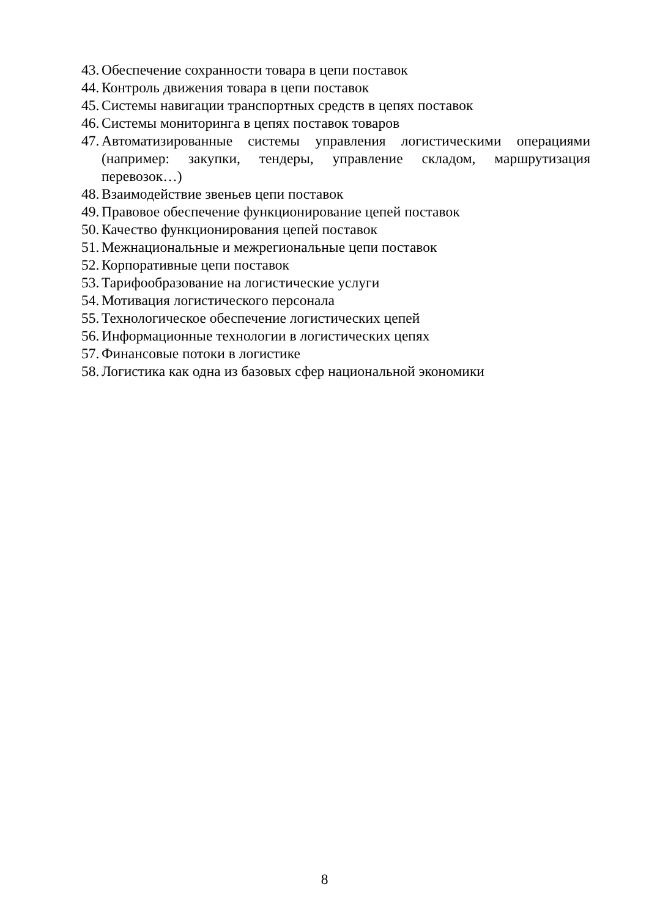43. Обеспечение сохранности товара в цепи поставок
44. Контроль движения товара в цепи поставок
45. Системы навигации транспортных средств в цепях поставок
46. Системы мониторинга в цепях поставок товаров
47. Автоматизированные системы управления логистическими операциями (например: закупки, тендеры, управление складом, маршрутизация перевозок…)
48. Взаимодействие звеньев цепи поставок
49. Правовое обеспечение функционирование цепей поставок
50. Качество функционирования цепей поставок
51. Межнациональные и межрегиональные цепи поставок
52. Корпоративные цепи поставок
53. Тарифообразование на логистические услуги
54. Мотивация логистического персонала
55. Технологическое обеспечение логистических цепей
56. Информационные технологии в логистических цепях
57. Финансовые потоки в логистике
58. Логистика как одна из базовых сфер национальной экономики
8